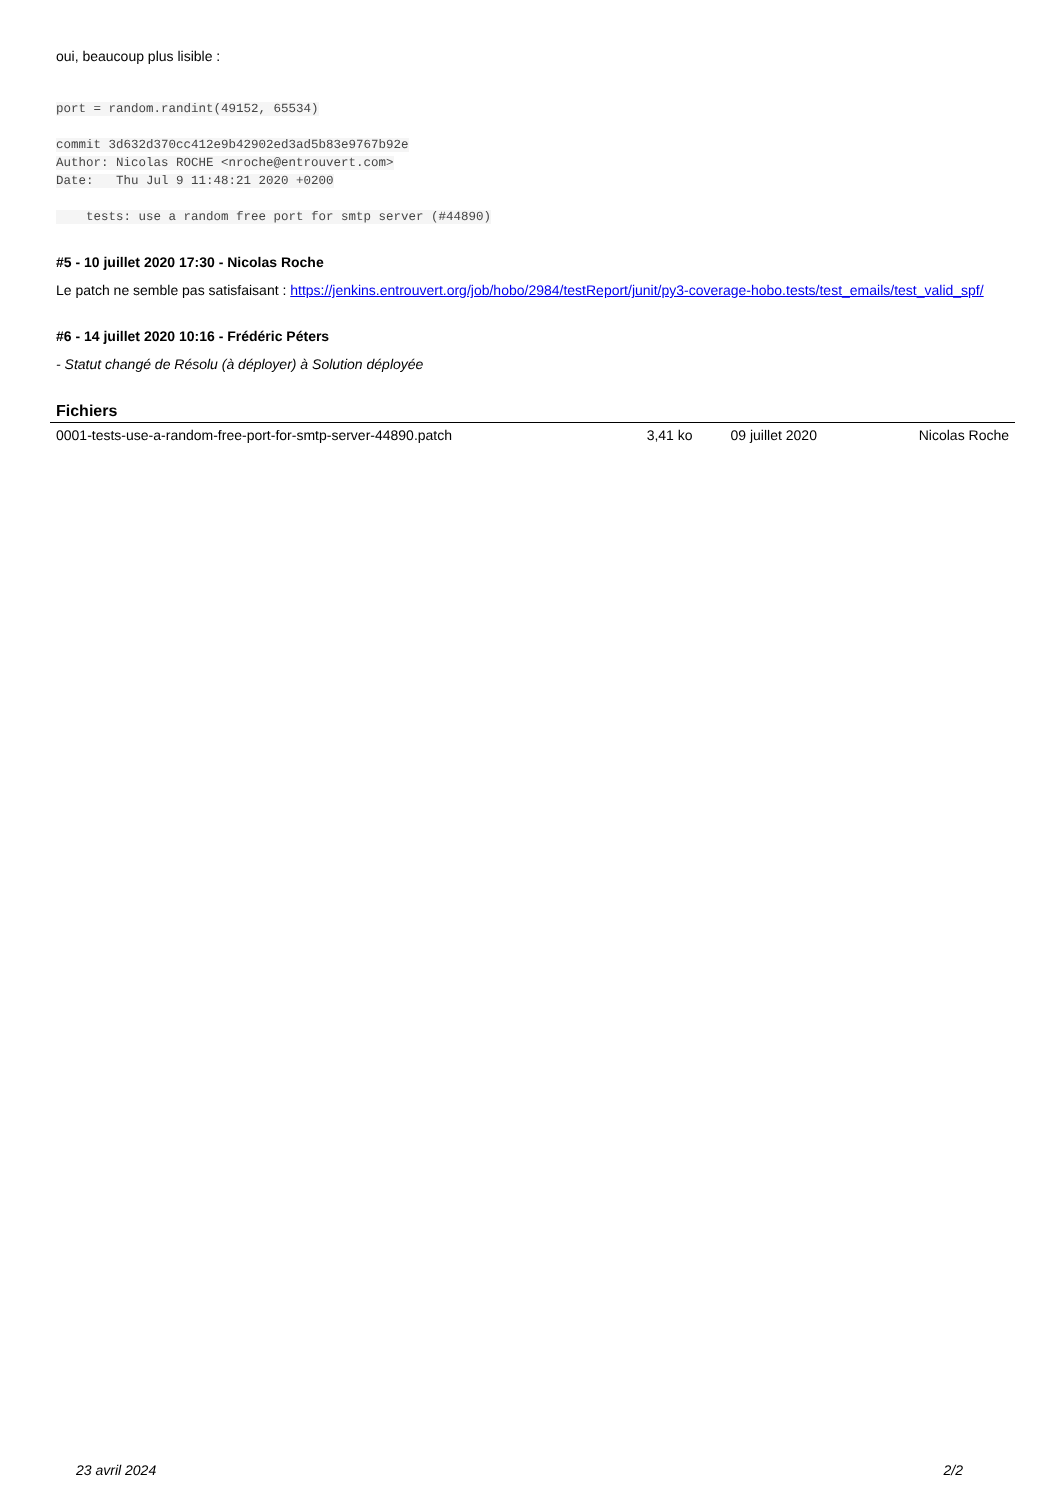oui, beaucoup plus lisible :
port = random.randint(49152, 65534)
commit 3d632d370cc412e9b42902ed3ad5b83e9767b92e
Author: Nicolas ROCHE <nroche@entrouvert.com>
Date:   Thu Jul 9 11:48:21 2020 +0200

    tests: use a random free port for smtp server (#44890)
#5 - 10 juillet 2020 17:30 - Nicolas Roche
Le patch ne semble pas satisfaisant : https://jenkins.entrouvert.org/job/hobo/2984/testReport/junit/py3-coverage-hobo.tests/test_emails/test_valid_spf/
#6 - 14 juillet 2020 10:16 - Frédéric Péters
- Statut changé de Résolu (à déployer) à Solution déployée
Fichiers
| 0001-tests-use-a-random-free-port-for-smtp-server-44890.patch | 3,41 ko | 09 juillet 2020 | Nicolas Roche |
23 avril 2024 2/2